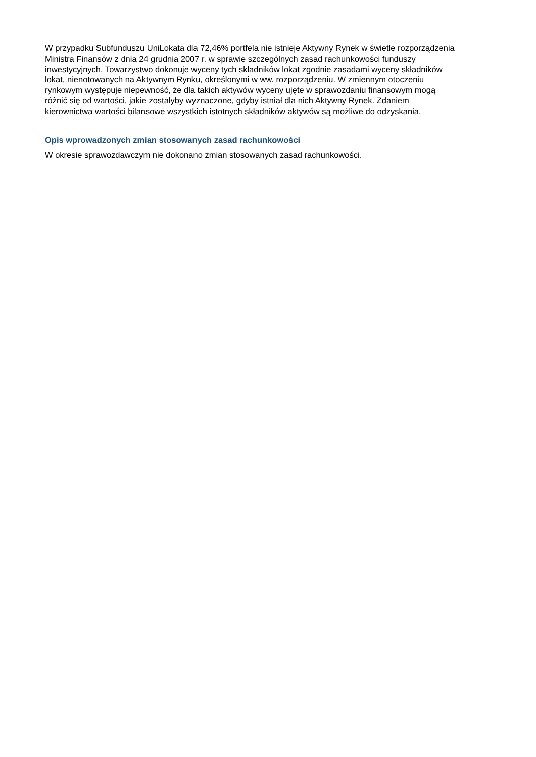W przypadku Subfunduszu UniLokata dla 72,46% portfela nie istnieje Aktywny Rynek w świetle rozporządzenia
Ministra Finansów z dnia 24 grudnia 2007 r. w sprawie szczególnych zasad rachunkowości funduszy
inwestycyjnych. Towarzystwo dokonuje wyceny tych składników lokat zgodnie zasadami wyceny składników
lokat, nienotowanych na Aktywnym Rynku, określonymi w ww. rozporządzeniu. W zmiennym otoczeniu
rynkowym występuje niepewność, że dla takich aktywów wyceny ujęte w sprawozdaniu finansowym mogą
różnić się od wartości, jakie zostałyby wyznaczone, gdyby istniał dla nich Aktywny Rynek. Zdaniem
kierownictwa wartości bilansowe wszystkich istotnych składników aktywów są możliwe do odzyskania.
Opis wprowadzonych zmian stosowanych zasad rachunkowości
W okresie sprawozdawczym nie dokonano zmian stosowanych zasad rachunkowości.